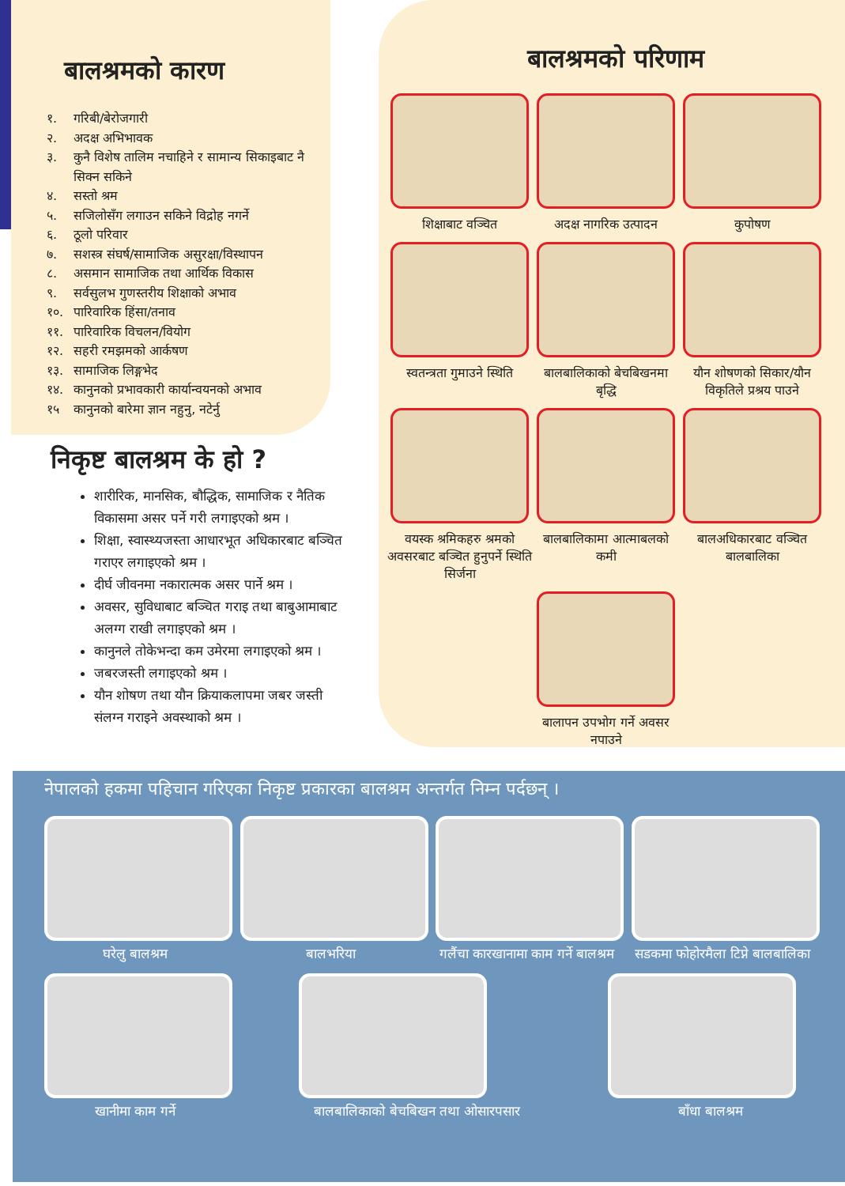बालश्रमको कारण
१. गरिबी/बेरोजगारी
२. अदक्ष अभिभावक
३. कुनै विशेष तालिम नचाहिने र सामान्य सिकाइबाट नै सिक्न सकिने
४. सस्तो श्रम
५. सजिलोसँग लगाउन सकिने विद्रोह नगर्ने
६. ठूलो परिवार
७. सशस्त्र संघर्ष/सामाजिक असुरक्षा/विस्थापन
८. असमान सामाजिक तथा आर्थिक विकास
९. सर्वसुलभ गुणस्तरीय शिक्षाको अभाव
१०. पारिवारिक हिंसा/तनाव
११. पारिवारिक विचलन/वियोग
१२. सहरी रमझमको आर्कषण
१३. सामाजिक लिङ्गभेद
१४. कानुनको प्रभावकारी कार्यान्वयनको अभाव
१५ कानुनको बारेमा ज्ञान नहुनु, नटेर्नु
निकृष्ट बालश्रम के हो ?
शारीरिक, मानसिक, बौद्धिक, सामाजिक र नैतिक विकासमा असर पर्ने गरी लगाइएको श्रम ।
शिक्षा, स्वास्थ्यजस्ता आधारभूत अधिकारबाट बञ्चित गराएर लगाइएको श्रम ।
दीर्घ जीवनमा नकारात्मक असर पार्ने श्रम ।
अवसर, सुविधाबाट बञ्चित गराइ तथा बाबुआमाबाट अलग्ग राखी लगाइएको श्रम ।
कानुनले तोकेभन्दा कम उमेरमा लगाइएको श्रम ।
जबरजस्ती लगाइएको श्रम ।
यौन शोषण तथा यौन क्रियाकलापमा जबर जस्ती संलग्न गराइने अवस्थाको श्रम ।
बालश्रमको परिणाम
शिक्षाबाट वञ्चित
अदक्ष नागरिक उत्पादन
कुपोषण
स्वतन्त्रता गुमाउने स्थिति
बालबालिकाको बेचबिखनमा बृद्धि
यौन शोषणको सिकार/यौन विकृतिले प्रश्रय पाउने
वयस्क श्रमिकहरु श्रमको अवसरबाट बञ्चित हुनुपर्ने स्थिति सिर्जना
बालबालिकामा आत्माबलको कमी
बालअधिकारबाट वञ्चित बालबालिका
बालापन उपभोग गर्ने अवसर नपाउने
नेपालको हकमा पहिचान गरिएका निकृष्ट प्रकारका बालश्रम अन्तर्गत निम्न पर्दछन् ।
घरेलु बालश्रम बालभरिया गलैंचा कारखानामा काम गर्ने बालश्रम
सडकमा फोहोरमैला टिप्ने बालबालिका
खानीमा काम गर्ने बालबालिकाको बेचबिखन तथा ओसारपसार
बाँधा बालश्रम